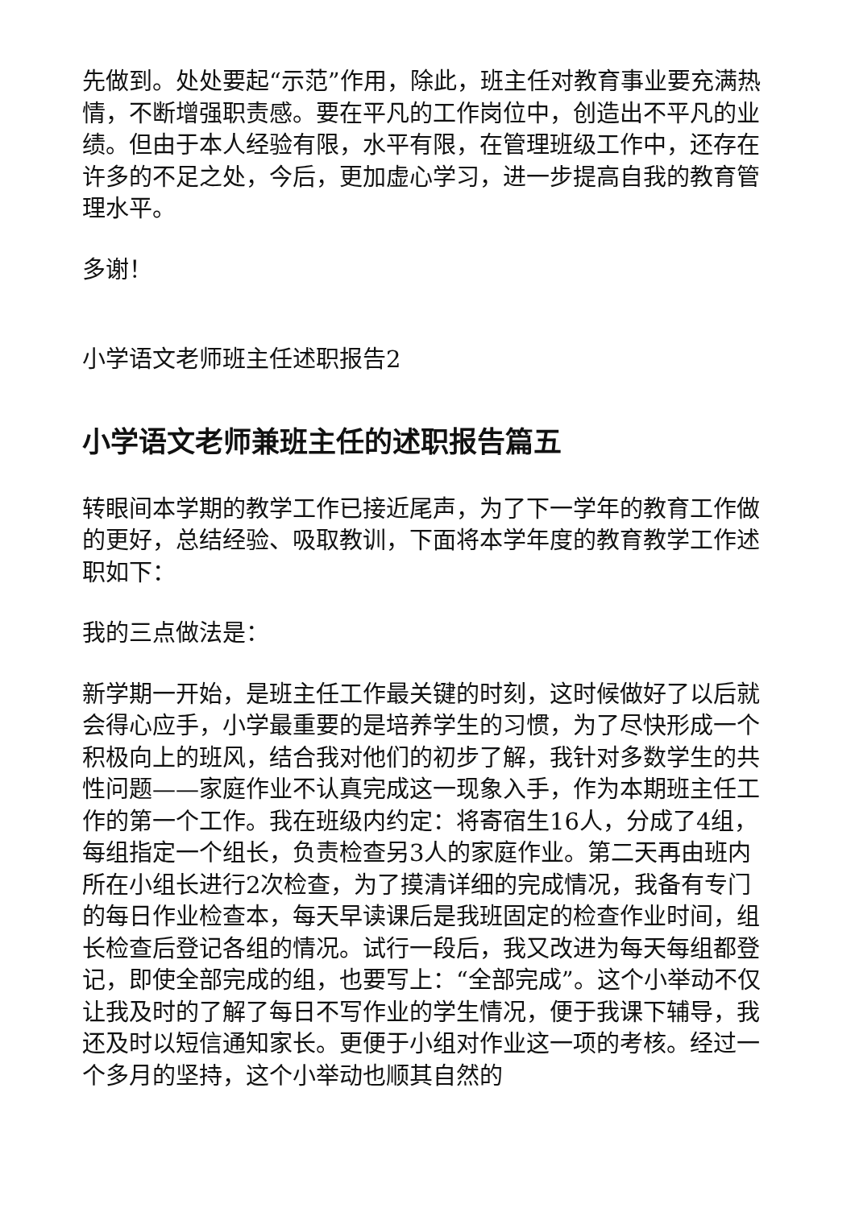先做到。处处要起“示范”作用，除此，班主任对教育事业要充满热情，不断增强职责感。要在平凡的工作岗位中，创造出不平凡的业绩。但由于本人经验有限，水平有限，在管理班级工作中，还存在许多的不足之处，今后，更加虚心学习，进一步提高自我的教育管理水平。
多谢！
小学语文老师班主任述职报告2
小学语文老师兼班主任的述职报告篇五
转眼间本学期的教学工作已接近尾声，为了下一学年的教育工作做的更好，总结经验、吸取教训，下面将本学年度的教育教学工作述职如下：
我的三点做法是：
新学期一开始，是班主任工作最关键的时刻，这时候做好了以后就会得心应手，小学最重要的是培养学生的习惯，为了尽快形成一个积极向上的班风，结合我对他们的初步了解，我针对多数学生的共性问题——家庭作业不认真完成这一现象入手，作为本期班主任工作的第一个工作。我在班级内约定：将寄宿生16人，分成了4组，每组指定一个组长，负责检查另3人的家庭作业。第二天再由班内所在小组长进行2次检查，为了摸清详细的完成情况，我备有专门的每日作业检查本，每天早读课后是我班固定的检查作业时间，组长检查后登记各组的情况。试行一段后，我又改进为每天每组都登记，即使全部完成的组，也要写上：“全部完成”。这个小举动不仅让我及时的了解了每日不写作业的学生情况，便于我课下辅导，我还及时以短信通知家长。更便于小组对作业这一项的考核。经过一个多月的坚持，这个小举动也顺其自然的